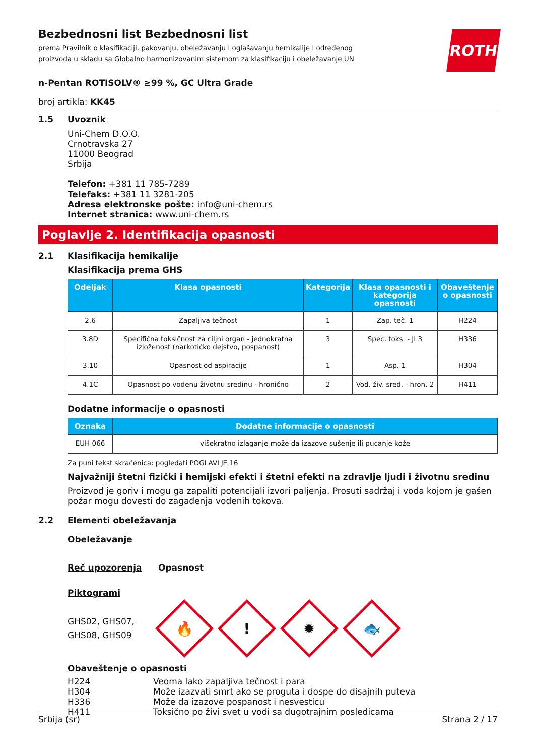ROTH
Bezbednosni list Bezbednosni list
prema Pravilnik o klasifikaciji, pakovanju, obeležavanju i oglašavanju hemikalije i određenog proizvoda u skladu sa Globalno harmonizovanim sistemom za klasifikaciju i obeležavanje UN
n-Pentan ROTISOLV® ≥99 %, GC Ultra Grade
broj artikla: KK45
1.5 Uvoznik
Uni-Chem D.O.O.
Crnotravska 27
11000 Beograd
Srbija
Telefon: +381 11 785-7289
Telefaks: +381 11 3281-205
Adresa elektronske pošte: info@uni-chem.rs
Internet stranica: www.uni-chem.rs
Poglavlje 2. Identifikacija opasnosti
2.1 Klasifikacija hemikalije
Klasifikacija prema GHS
| Odeljak | Klasa opasnosti | Kategorija | Klasa opasnosti i kategorija opasnosti | Obaveštenje o opasnosti |
| --- | --- | --- | --- | --- |
| 2.6 | Zapaljiva tečnost | 1 | Zap. teč. 1 | H224 |
| 3.8D | Specifična toksičnost za ciljni organ - jednokratna izloženost (narkotičko dejstvo, pospanost) | 3 | Spec. toks. - JI 3 | H336 |
| 3.10 | Opasnost od aspiracije | 1 | Asp. 1 | H304 |
| 4.1C | Opasnost po vodenu životnu sredinu - hronično | 2 | Vod. živ. sred. - hron. 2 | H411 |
Dodatne informacije o opasnosti
| Oznaka | Dodatne informacije o opasnosti |
| --- | --- |
| EUH 066 | višekratno izlaganje može da izazove sušenje ili pucanje kože |
Za puni tekst skraćenica: pogledati POGLAVLJE 16
Najvažniji štetni fizički i hemijski efekti i štetni efekti na zdravlje ljudi i životnu sredinu
Proizvod je goriv i mogu ga zapaliti potencijali izvori paljenja. Prosuti sadržaj i voda kojom je gašen požar mogu dovesti do zagađenja vodenih tokova.
2.2 Elementi obeležavanja
Obeležavanje
Reč upozorenja Opasnost
Piktogrami
GHS02, GHS07, GHS08, GHS09
🔥
!
✹
🐟
Obaveštenje o opasnosti
| H224 | Veoma lako zapaljiva tečnost i para |
| H304 | Može izazvati smrt ako se proguta i dospe do disajnih puteva |
| H336 | Može da izazove pospanost i nesvesticu |
| H411 | Toksično po živi svet u vodi sa dugotrajnim posledicama |
Srbija (sr) Strana 2 / 17